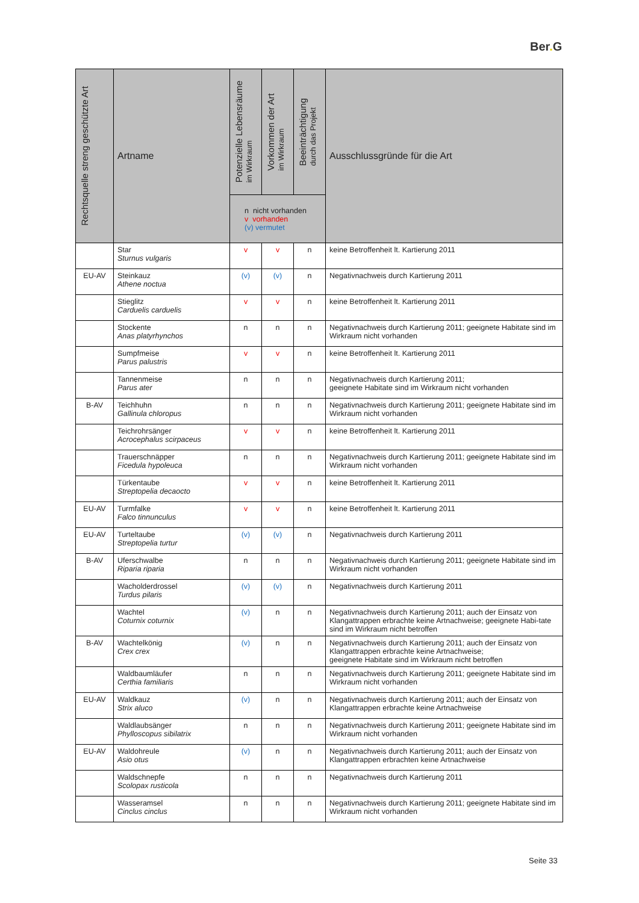Ber. G
| Rechtsquelle streng geschützte Art | Artname | Potenzielle Lebensräume im Wirkraum | Vorkommen der Art im Wirkraum | Beeinträchtigung durch das Projekt | Ausschlussgründe für die Art |
| --- | --- | --- | --- | --- | --- |
| | | n nicht vorhanden v vorhanden (v) vermutet | | | |
| | Star Sturnus vulgaris | v | v | n | keine Betroffenheit lt. Kartierung 2011 |
| EU-AV | Steinkauz Athene noctua | (v) | (v) | n | Negativnachweis durch Kartierung 2011 |
| | Stieglitz Carduelis carduelis | v | v | n | keine Betroffenheit lt. Kartierung 2011 |
| | Stockente Anas platyrhynchos | n | n | n | Negativnachweis durch Kartierung 2011; geeignete Habitate sind im Wirkraum nicht vorhanden |
| | Sumpfmeise Parus palustris | v | v | n | keine Betroffenheit lt. Kartierung 2011 |
| | Tannenmeise Parus ater | n | n | n | Negativnachweis durch Kartierung 2011; geeignete Habitate sind im Wirkraum nicht vorhanden |
| B-AV | Teichhuhn Gallinula chloropus | n | n | n | Negativnachweis durch Kartierung 2011; geeignete Habitate sind im Wirkraum nicht vorhanden |
| | Teichrohrsänger Acrocephalus scirpaceus | v | v | n | keine Betroffenheit lt. Kartierung 2011 |
| | Trauerschnäpper Ficedula hypoleuca | n | n | n | Negativnachweis durch Kartierung 2011; geeignete Habitate sind im Wirkraum nicht vorhanden |
| | Türkentaube Streptopelia decaocto | v | v | n | keine Betroffenheit lt. Kartierung 2011 |
| EU-AV | Turmfalke Falco tinnunculus | v | v | n | keine Betroffenheit lt. Kartierung 2011 |
| EU-AV | Turteltaube Streptopelia turtur | (v) | (v) | n | Negativnachweis durch Kartierung 2011 |
| B-AV | Uferschwalbe Riparia riparia | n | n | n | Negativnachweis durch Kartierung 2011; geeignete Habitate sind im Wirkraum nicht vorhanden |
| | Wacholderdrossel Turdus pilaris | (v) | (v) | n | Negativnachweis durch Kartierung 2011 |
| | Wachtel Coturnix coturnix | (v) | n | n | Negativnachweis durch Kartierung 2011; auch der Einsatz von Klangattrappen erbrachte keine Artnachweise; geeignete Habi-tate sind im Wirkraum nicht betroffen |
| B-AV | Wachtelkönig Crex crex | (v) | n | n | Negativnachweis durch Kartierung 2011; auch der Einsatz von Klangattrappen erbrachte keine Artnachweise; geeignete Habitate sind im Wirkraum nicht betroffen |
| | Waldbaumläufer Certhia familiaris | n | n | n | Negativnachweis durch Kartierung 2011; geeignete Habitate sind im Wirkraum nicht vorhanden |
| EU-AV | Waldkauz Strix aluco | (v) | n | n | Negativnachweis durch Kartierung 2011; auch der Einsatz von Klangattrappen erbrachte keine Artnachweise |
| | Waldlaubsänger Phylloscopus sibilatrix | n | n | n | Negativnachweis durch Kartierung 2011; geeignete Habitate sind im Wirkraum nicht vorhanden |
| EU-AV | Waldohreule Asio otus | (v) | n | n | Negativnachweis durch Kartierung 2011; auch der Einsatz von Klangattrappen erbrachten keine Artnachweise |
| | Waldschnepfe Scolopax rusticola | n | n | n | Negativnachweis durch Kartierung 2011 |
| | Wasseramsel Cinclus cinclus | n | n | n | Negativnachweis durch Kartierung 2011; geeignete Habitate sind im Wirkraum nicht vorhanden |
Seite 33